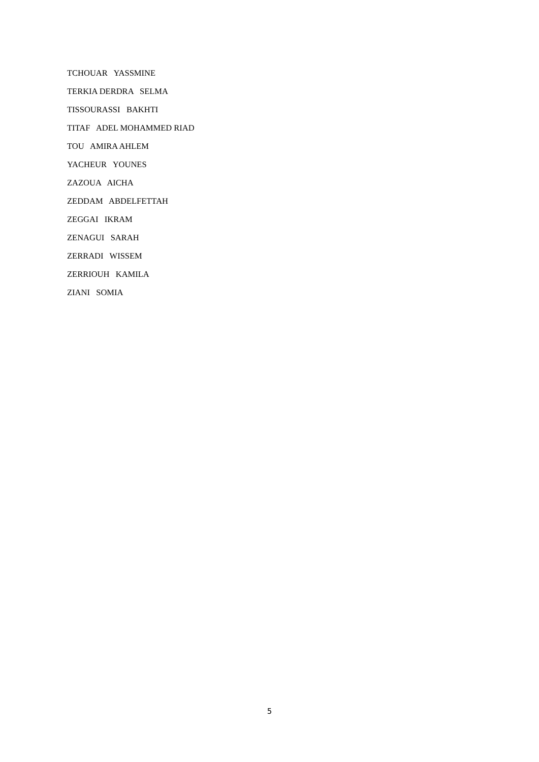TCHOUAR YASSMINE
TERKIA DERDRA SELMA
TISSOURASSI BAKHTI
TITAF ADEL MOHAMMED RIAD
TOU AMIRA AHLEM
YACHEUR YOUNES
ZAZOUA AICHA
ZEDDAM ABDELFETTAH
ZEGGAI IKRAM
ZENAGUI SARAH
ZERRADI WISSEM
ZERRIOUH KAMILA
ZIANI SOMIA
5